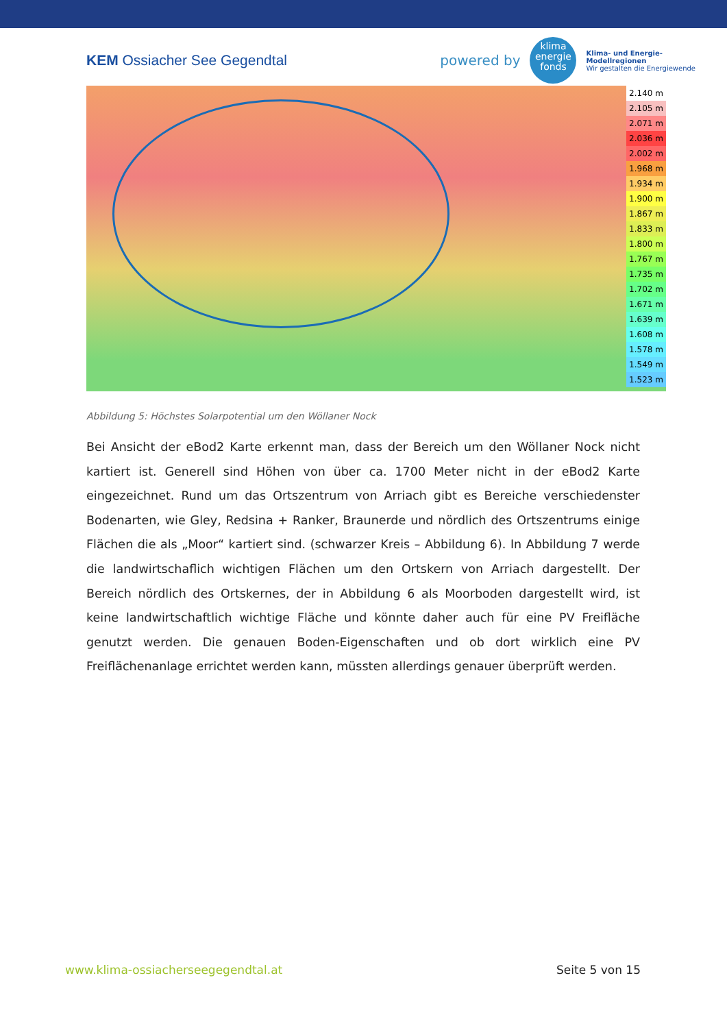KEM Ossiacher See Gegendtal
powered by
klima
energie
fonds
Klima- und Energie-
Modellregionen
Wir gestalten die Energiewende
2.140 m
2.105 m
2.071 m
2.036 m
2.002 m
1.968 m
1.934 m
1.900 m
1.867 m
1.833 m
1.800 m
1.767 m
1.735 m
1.702 m
1.671 m
1.639 m
1.608 m
1.578 m
1.549 m
1.523 m
Abbildung 5: Höchstes Solarpotential um den Wöllaner Nock
Bei Ansicht der eBod2 Karte erkennt man, dass der Bereich um den Wöllaner Nock nicht kartiert ist. Generell sind Höhen von über ca. 1700 Meter nicht in der eBod2 Karte eingezeichnet. Rund um das Ortszentrum von Arriach gibt es Bereiche verschiedenster Bodenarten, wie Gley, Redsina + Ranker, Braunerde und nördlich des Ortszentrums einige Flächen die als „Moor“ kartiert sind. (schwarzer Kreis – Abbildung 6). In Abbildung 7 werde die landwirtschaflich wichtigen Flächen um den Ortskern von Arriach dargestellt. Der Bereich nördlich des Ortskernes, der in Abbildung 6 als Moorboden dargestellt wird, ist keine landwirtschaftlich wichtige Fläche und könnte daher auch für eine PV Freifläche genutzt werden. Die genauen Boden-Eigenschaften und ob dort wirklich eine PV Freiflächenanlage errichtet werden kann, müssten allerdings genauer überprüft werden.
www.klima-ossiacherseegegendtal.at Seite 5 von 15